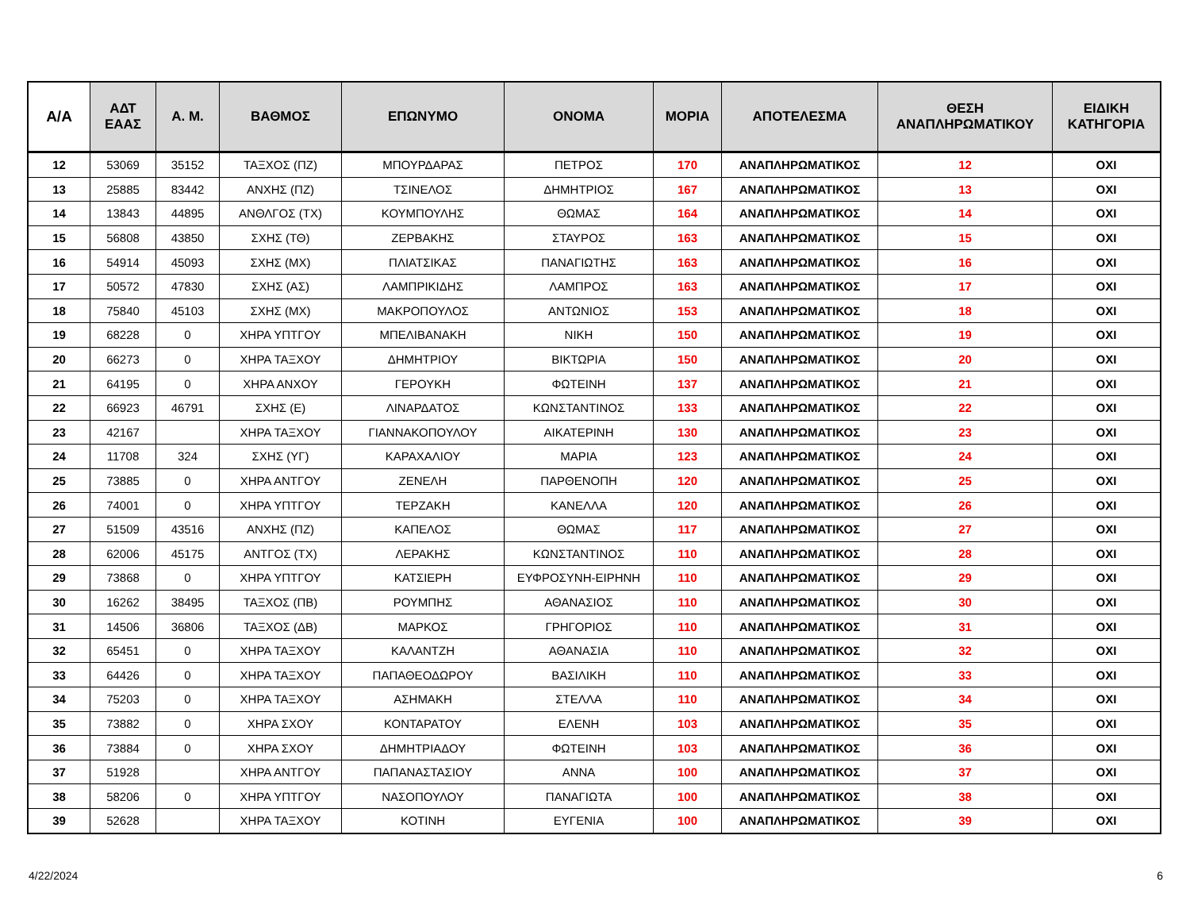| Α/Α | ΑΔΤ ΕΑΑΣ | Α. Μ. | ΒΑΘΜΟΣ | ΕΠΩΝΥΜΟ | ΟΝΟΜΑ | ΜΟΡΙΑ | ΑΠΟΤΕΛΕΣΜΑ | ΘΕΣΗ ΑΝΑΠΛΗΡΩΜΑΤΙΚΟΥ | ΕΙΔΙΚΗ ΚΑΤΗΓΟΡΙΑ |
| --- | --- | --- | --- | --- | --- | --- | --- | --- | --- |
| 12 | 53069 | 35152 | ΤΑΞΧΟΣ (ΠΖ) | ΜΠΟΥΡΔΑΡΑΣ | ΠΕΤΡΟΣ | 170 | ΑΝΑΠΛΗΡΩΜΑΤΙΚΟΣ | 12 | ΟΧΙ |
| 13 | 25885 | 83442 | ΑΝΧΗΣ (ΠΖ) | ΤΣΙΝΕΛΟΣ | ΔΗΜΗΤΡΙΟΣ | 167 | ΑΝΑΠΛΗΡΩΜΑΤΙΚΟΣ | 13 | ΟΧΙ |
| 14 | 13843 | 44895 | ΑΝΘΛΓΟΣ (ΤΧ) | ΚΟΥΜΠΟΥΛΗΣ | ΘΩΜΑΣ | 164 | ΑΝΑΠΛΗΡΩΜΑΤΙΚΟΣ | 14 | ΟΧΙ |
| 15 | 56808 | 43850 | ΣΧΗΣ (ΤΘ) | ΖΕΡΒΑΚΗΣ | ΣΤΑΥΡΟΣ | 163 | ΑΝΑΠΛΗΡΩΜΑΤΙΚΟΣ | 15 | ΟΧΙ |
| 16 | 54914 | 45093 | ΣΧΗΣ (ΜΧ) | ΠΛΙΑΤΣΙΚΑΣ | ΠΑΝΑΓΙΩΤΗΣ | 163 | ΑΝΑΠΛΗΡΩΜΑΤΙΚΟΣ | 16 | ΟΧΙ |
| 17 | 50572 | 47830 | ΣΧΗΣ (ΑΣ) | ΛΑΜΠΡΙΚΙΔΗΣ | ΛΑΜΠΡΟΣ | 163 | ΑΝΑΠΛΗΡΩΜΑΤΙΚΟΣ | 17 | ΟΧΙ |
| 18 | 75840 | 45103 | ΣΧΗΣ (ΜΧ) | ΜΑΚΡΟΠΟΥΛΟΣ | ΑΝΤΩΝΙΟΣ | 153 | ΑΝΑΠΛΗΡΩΜΑΤΙΚΟΣ | 18 | ΟΧΙ |
| 19 | 68228 | 0 | ΧΗΡΑ ΥΠΤΓΟΥ | ΜΠΕΛΙΒΑΝΑΚΗ | ΝΙΚΗ | 150 | ΑΝΑΠΛΗΡΩΜΑΤΙΚΟΣ | 19 | ΟΧΙ |
| 20 | 66273 | 0 | ΧΗΡΑ ΤΑΞΧΟΥ | ΔΗΜΗΤΡΙΟΥ | ΒΙΚΤΩΡΙΑ | 150 | ΑΝΑΠΛΗΡΩΜΑΤΙΚΟΣ | 20 | ΟΧΙ |
| 21 | 64195 | 0 | ΧΗΡΑ ΑΝΧΟΥ | ΓΕΡΟΥΚΗ | ΦΩΤΕΙΝΗ | 137 | ΑΝΑΠΛΗΡΩΜΑΤΙΚΟΣ | 21 | ΟΧΙ |
| 22 | 66923 | 46791 | ΣΧΗΣ (Ε) | ΛΙΝΑΡΔΑΤΟΣ | ΚΩΝΣΤΑΝΤΙΝΟΣ | 133 | ΑΝΑΠΛΗΡΩΜΑΤΙΚΟΣ | 22 | ΟΧΙ |
| 23 | 42167 | | ΧΗΡΑ ΤΑΞΧΟΥ | ΓΙΑΝΝΑΚΟΠΟΥΛΟΥ | ΑΙΚΑΤΕΡΙΝΗ | 130 | ΑΝΑΠΛΗΡΩΜΑΤΙΚΟΣ | 23 | ΟΧΙ |
| 24 | 11708 | 324 | ΣΧΗΣ (ΥΓ) | ΚΑΡΑΧΑΛΙΟΥ | ΜΑΡΙΑ | 123 | ΑΝΑΠΛΗΡΩΜΑΤΙΚΟΣ | 24 | ΟΧΙ |
| 25 | 73885 | 0 | ΧΗΡΑ ΑΝΤΓΟΥ | ΖΕΝΕΛΗ | ΠΑΡΘΕΝΟΠΗ | 120 | ΑΝΑΠΛΗΡΩΜΑΤΙΚΟΣ | 25 | ΟΧΙ |
| 26 | 74001 | 0 | ΧΗΡΑ ΥΠΤΓΟΥ | ΤΕΡΖΑΚΗ | ΚΑΝΕΛΛΑ | 120 | ΑΝΑΠΛΗΡΩΜΑΤΙΚΟΣ | 26 | ΟΧΙ |
| 27 | 51509 | 43516 | ΑΝΧΗΣ (ΠΖ) | ΚΑΠΕΛΟΣ | ΘΩΜΑΣ | 117 | ΑΝΑΠΛΗΡΩΜΑΤΙΚΟΣ | 27 | ΟΧΙ |
| 28 | 62006 | 45175 | ΑΝΤΓΟΣ (ΤΧ) | ΛΕΡΑΚΗΣ | ΚΩΝΣΤΑΝΤΙΝΟΣ | 110 | ΑΝΑΠΛΗΡΩΜΑΤΙΚΟΣ | 28 | ΟΧΙ |
| 29 | 73868 | 0 | ΧΗΡΑ ΥΠΤΓΟΥ | ΚΑΤΣΙΕΡΗ | ΕΥΦΡΟΣΥΝΗ-ΕΙΡΗΝΗ | 110 | ΑΝΑΠΛΗΡΩΜΑΤΙΚΟΣ | 29 | ΟΧΙ |
| 30 | 16262 | 38495 | ΤΑΞΧΟΣ (ΠΒ) | ΡΟΥΜΠΗΣ | ΑΘΑΝΑΣΙΟΣ | 110 | ΑΝΑΠΛΗΡΩΜΑΤΙΚΟΣ | 30 | ΟΧΙ |
| 31 | 14506 | 36806 | ΤΑΞΧΟΣ (ΔΒ) | ΜΑΡΚΟΣ | ΓΡΗΓΟΡΙΟΣ | 110 | ΑΝΑΠΛΗΡΩΜΑΤΙΚΟΣ | 31 | ΟΧΙ |
| 32 | 65451 | 0 | ΧΗΡΑ ΤΑΞΧΟΥ | ΚΑΛΑΝΤΖΗ | ΑΘΑΝΑΣΙΑ | 110 | ΑΝΑΠΛΗΡΩΜΑΤΙΚΟΣ | 32 | ΟΧΙ |
| 33 | 64426 | 0 | ΧΗΡΑ ΤΑΞΧΟΥ | ΠΑΠΑΘΕΟΔΩΡΟΥ | ΒΑΣΙΛΙΚΗ | 110 | ΑΝΑΠΛΗΡΩΜΑΤΙΚΟΣ | 33 | ΟΧΙ |
| 34 | 75203 | 0 | ΧΗΡΑ ΤΑΞΧΟΥ | ΑΣΗΜΑΚΗ | ΣΤΕΛΛΑ | 110 | ΑΝΑΠΛΗΡΩΜΑΤΙΚΟΣ | 34 | ΟΧΙ |
| 35 | 73882 | 0 | ΧΗΡΑ ΣΧΟΥ | ΚΟΝΤΑΡΑΤΟΥ | ΕΛΕΝΗ | 103 | ΑΝΑΠΛΗΡΩΜΑΤΙΚΟΣ | 35 | ΟΧΙ |
| 36 | 73884 | 0 | ΧΗΡΑ ΣΧΟΥ | ΔΗΜΗΤΡΙΑΔΟΥ | ΦΩΤΕΙΝΗ | 103 | ΑΝΑΠΛΗΡΩΜΑΤΙΚΟΣ | 36 | ΟΧΙ |
| 37 | 51928 | | ΧΗΡΑ ΑΝΤΓΟΥ | ΠΑΠΑΝΑΣΤΑΣΙΟΥ | ΑΝΝΑ | 100 | ΑΝΑΠΛΗΡΩΜΑΤΙΚΟΣ | 37 | ΟΧΙ |
| 38 | 58206 | 0 | ΧΗΡΑ ΥΠΤΓΟΥ | ΝΑΣΟΠΟΥΛΟΥ | ΠΑΝΑΓΙΩΤΑ | 100 | ΑΝΑΠΛΗΡΩΜΑΤΙΚΟΣ | 38 | ΟΧΙ |
| 39 | 52628 | | ΧΗΡΑ ΤΑΞΧΟΥ | ΚΟΤΙΝΗ | ΕΥΓΕΝΙΑ | 100 | ΑΝΑΠΛΗΡΩΜΑΤΙΚΟΣ | 39 | ΟΧΙ |
4/22/2024 6